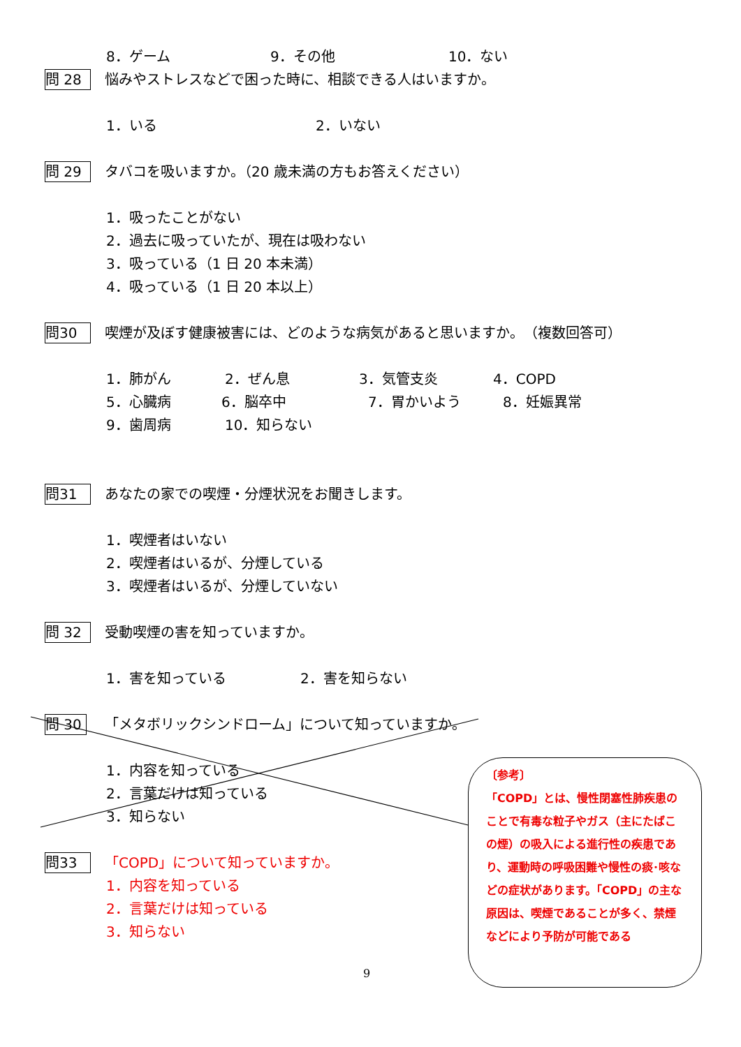8．ゲーム 9．その他 10．ない
問 28 悩みやストレスなどで困った時に、相談できる人はいますか。
1．いる 2．いない
問 29 タバコを吸いますか。（20 歳未満の方もお答えください）
1．吸ったことがない
2．過去に吸っていたが、現在は吸わない
3．吸っている（1 日 20 本未満）
4．吸っている（1 日 20 本以上）
問30 喫煙が及ぼす健康被害には、どのような病気があると思いますか。　（複数回答可）
1．肺がん 2．ぜん息 3．気管支炎 4．COPD
5．心臓病 6．脳卒中 7．胃かいよう 8．妊娠異常
9．歯周病 10．知らない
問31 あなたの家での喫煙・分煙状況をお聞きします。
1．喫煙者はいない
2．喫煙者はいるが、分煙している
3．喫煙者はいるが、分煙していない
問 32 受動喫煙の害を知っていますか。
1．害を知っている 2．害を知らない
問 30 「メタボリックシンドローム」について知っていますか。
1．内容を知っている
2．言葉だけは知っている
3．知らない
問33 「COPD」について知っていますか。
1．内容を知っている
2．言葉だけは知っている
3．知らない
〔参考〕
「COPD」とは、慢性閉塞性肺疾患のことで有毒な粒子やガス（主にたばこの煙）の吸入による進行性の疾患であり、運動時の呼吸困難や慢性の痰･咳などの症状があります。「COPD」の主な原因は、喫煙であることが多く、禁煙などにより予防が可能である
9